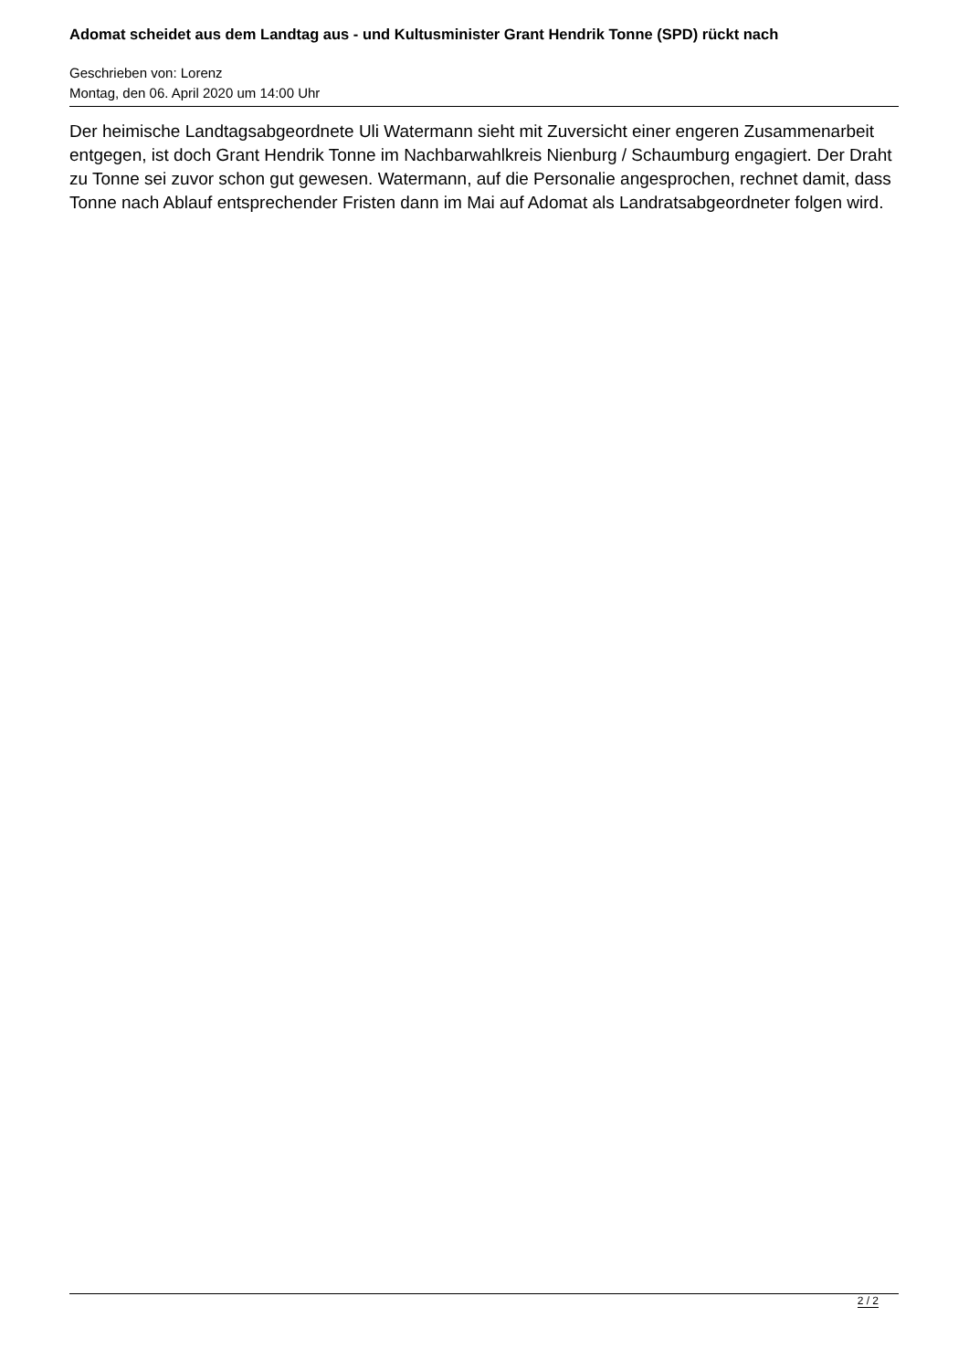Adomat scheidet aus dem Landtag aus - und Kultusminister Grant Hendrik Tonne (SPD) rückt nach
Geschrieben von: Lorenz
Montag, den 06. April 2020 um 14:00 Uhr
Der heimische Landtagsabgeordnete Uli Watermann sieht mit Zuversicht einer engeren Zusammenarbeit entgegen, ist doch Grant Hendrik Tonne im Nachbarwahlkreis Nienburg / Schaumburg engagiert. Der Draht zu Tonne sei zuvor schon gut gewesen. Watermann, auf die Personalie angesprochen, rechnet damit, dass Tonne nach Ablauf entsprechender Fristen dann im Mai auf Adomat als Landratsabgeordneter folgen wird.
2 / 2